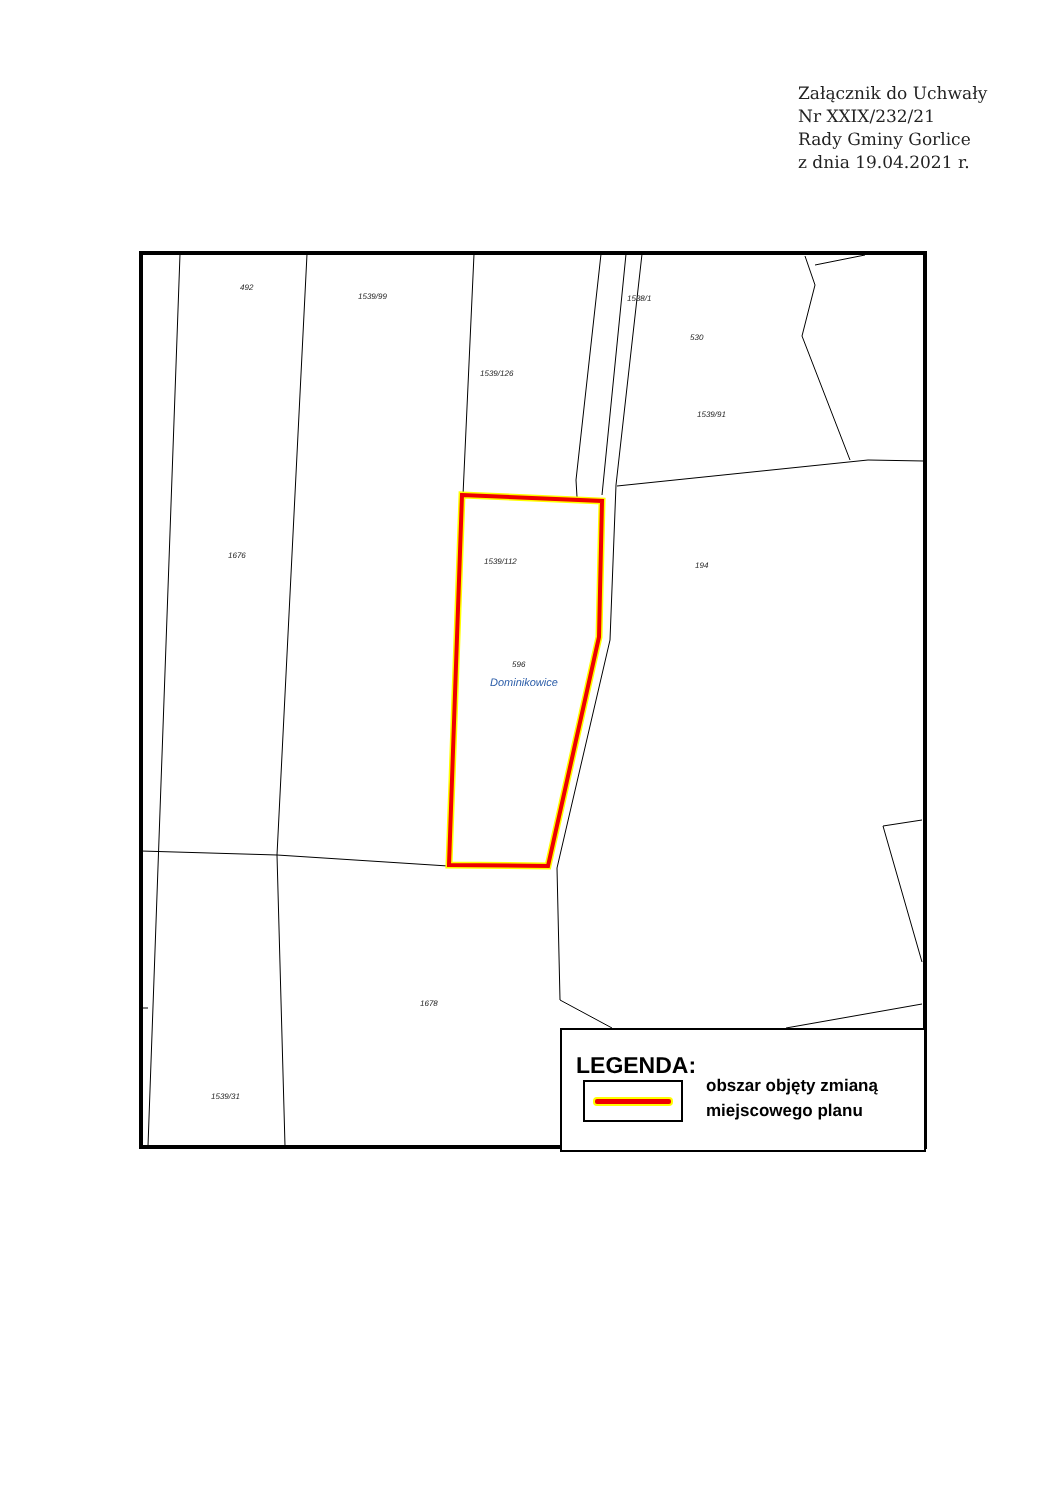Załącznik do Uchwały
Nr XXIX/232/21
Rady Gminy Gorlice
z dnia 19.04.2021 r.
492
1539/99
1538/1
1539/126
1539/91
1676
1539/112
596
1678
1539/31
530
194
Dominikowice
LEGENDA:
obszar objęty zmianą
miejscowego planu